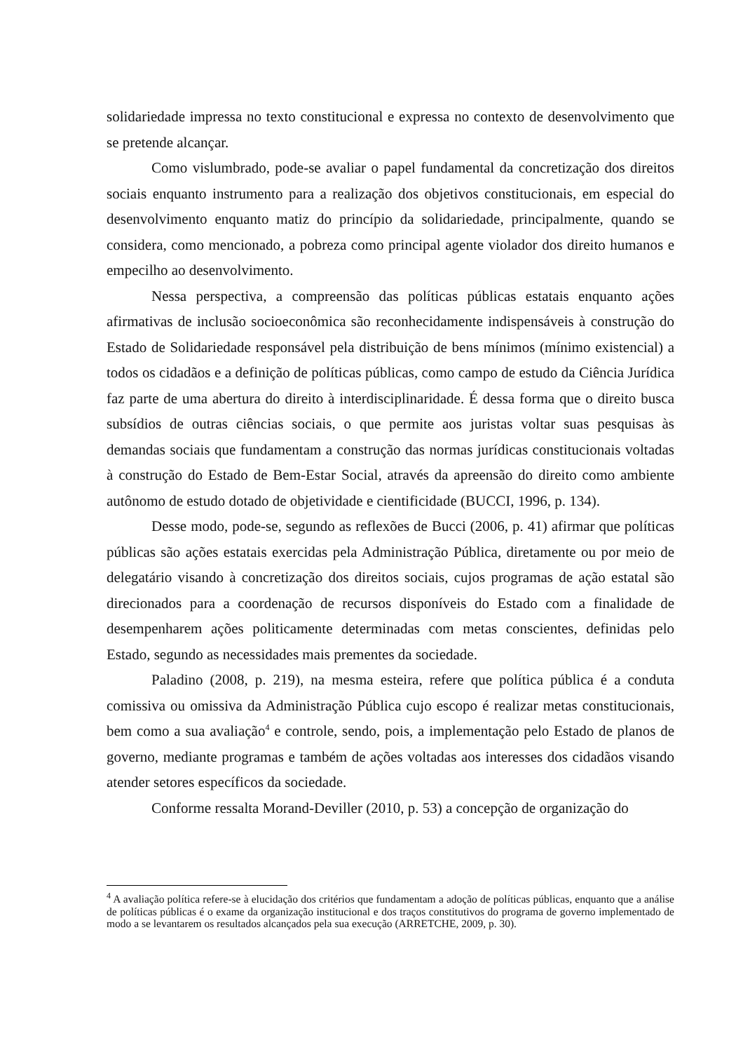solidariedade impressa no texto constitucional e expressa no contexto de desenvolvimento que se pretende alcançar.
Como vislumbrado, pode-se avaliar o papel fundamental da concretização dos direitos sociais enquanto instrumento para a realização dos objetivos constitucionais, em especial do desenvolvimento enquanto matiz do princípio da solidariedade, principalmente, quando se considera, como mencionado, a pobreza como principal agente violador dos direito humanos e empecilho ao desenvolvimento.
Nessa perspectiva, a compreensão das políticas públicas estatais enquanto ações afirmativas de inclusão socioeconômica são reconhecidamente indispensáveis à construção do Estado de Solidariedade responsável pela distribuição de bens mínimos (mínimo existencial) a todos os cidadãos e a definição de políticas públicas, como campo de estudo da Ciência Jurídica faz parte de uma abertura do direito à interdisciplinaridade. É dessa forma que o direito busca subsídios de outras ciências sociais, o que permite aos juristas voltar suas pesquisas às demandas sociais que fundamentam a construção das normas jurídicas constitucionais voltadas à construção do Estado de Bem-Estar Social, através da apreensão do direito como ambiente autônomo de estudo dotado de objetividade e cientificidade (BUCCI, 1996, p. 134).
Desse modo, pode-se, segundo as reflexões de Bucci (2006, p. 41) afirmar que políticas públicas são ações estatais exercidas pela Administração Pública, diretamente ou por meio de delegatário visando à concretização dos direitos sociais, cujos programas de ação estatal são direcionados para a coordenação de recursos disponíveis do Estado com a finalidade de desempenharem ações politicamente determinadas com metas conscientes, definidas pelo Estado, segundo as necessidades mais prementes da sociedade.
Paladino (2008, p. 219), na mesma esteira, refere que política pública é a conduta comissiva ou omissiva da Administração Pública cujo escopo é realizar metas constitucionais, bem como a sua avaliação<sup>4</sup> e controle, sendo, pois, a implementação pelo Estado de planos de governo, mediante programas e também de ações voltadas aos interesses dos cidadãos visando atender setores específicos da sociedade.
Conforme ressalta Morand-Deviller (2010, p. 53) a concepção de organização do
<sup>4</sup> A avaliação política refere-se à elucidação dos critérios que fundamentam a adoção de políticas públicas, enquanto que a análise de políticas públicas é o exame da organização institucional e dos traços constitutivos do programa de governo implementado de modo a se levantarem os resultados alcançados pela sua execução (ARRETCHE, 2009, p. 30).